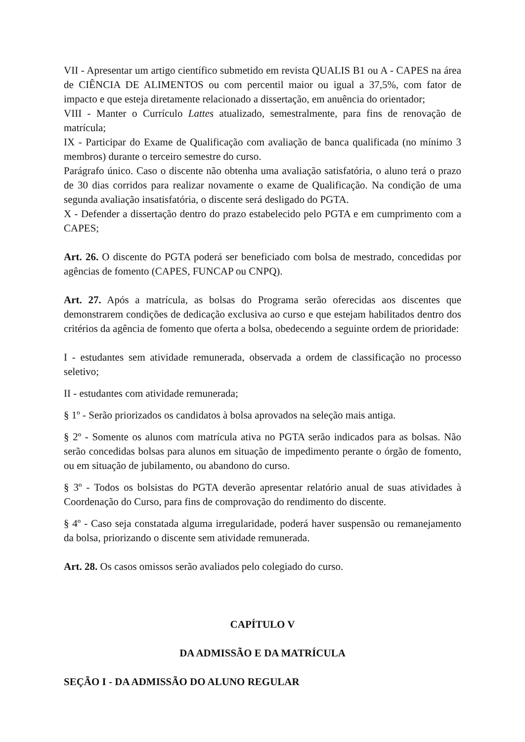VII - Apresentar um artigo científico submetido em revista QUALIS B1 ou A - CAPES na área de CIÊNCIA DE ALIMENTOS ou com percentil maior ou igual a 37,5%, com fator de impacto e que esteja diretamente relacionado a dissertação, em anuência do orientador;
VIII - Manter o Currículo Lattes atualizado, semestralmente, para fins de renovação de matrícula;
IX - Participar do Exame de Qualificação com avaliação de banca qualificada (no mínimo 3 membros) durante o terceiro semestre do curso.
Parágrafo único. Caso o discente não obtenha uma avaliação satisfatória, o aluno terá o prazo de 30 dias corridos para realizar novamente o exame de Qualificação. Na condição de uma segunda avaliação insatisfatória, o discente será desligado do PGTA.
X - Defender a dissertação dentro do prazo estabelecido pelo PGTA e em cumprimento com a CAPES;
Art. 26. O discente do PGTA poderá ser beneficiado com bolsa de mestrado, concedidas por agências de fomento (CAPES, FUNCAP ou CNPQ).
Art. 27. Após a matrícula, as bolsas do Programa serão oferecidas aos discentes que demonstrarem condições de dedicação exclusiva ao curso e que estejam habilitados dentro dos critérios da agência de fomento que oferta a bolsa, obedecendo a seguinte ordem de prioridade:
I - estudantes sem atividade remunerada, observada a ordem de classificação no processo seletivo;
II - estudantes com atividade remunerada;
§ 1º - Serão priorizados os candidatos à bolsa aprovados na seleção mais antiga.
§ 2º - Somente os alunos com matrícula ativa no PGTA serão indicados para as bolsas. Não serão concedidas bolsas para alunos em situação de impedimento perante o órgão de fomento, ou em situação de jubilamento, ou abandono do curso.
§ 3º - Todos os bolsistas do PGTA deverão apresentar relatório anual de suas atividades à Coordenação do Curso, para fins de comprovação do rendimento do discente.
§ 4º - Caso seja constatada alguma irregularidade, poderá haver suspensão ou remanejamento da bolsa, priorizando o discente sem atividade remunerada.
Art. 28. Os casos omissos serão avaliados pelo colegiado do curso.
CAPÍTULO V
DA ADMISSÃO E DA MATRÍCULA
SEÇÃO I - DA ADMISSÃO DO ALUNO REGULAR